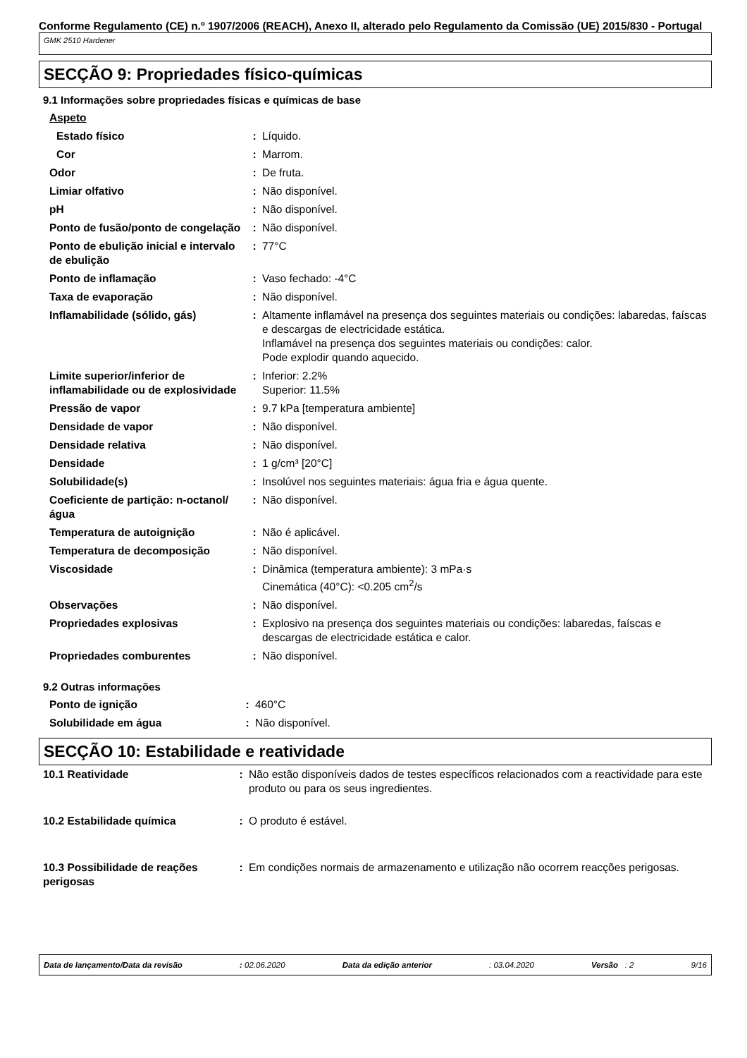Conforme Regulamento (CE) n.º 1907/2006 (REACH), Anexo II, alterado pelo Regulamento da Comissão (UE) 2015/830 - Portugal
GMK 2510 Hardener
SECÇÃO 9: Propriedades físico-químicas
9.1 Informações sobre propriedades físicas e químicas de base
| Aspeto | | |
| Estado físico | : | Líquido. |
| Cor | : | Marrom. |
| Odor | : | De fruta. |
| Limiar olfativo | : | Não disponível. |
| pH | : | Não disponível. |
| Ponto de fusão/ponto de congelação | : | Não disponível. |
| Ponto de ebulição inicial e intervalo de ebulição | : | 77°C |
| Ponto de inflamação | : | Vaso fechado: -4°C |
| Taxa de evaporação | : | Não disponível. |
| Inflamabilidade (sólido, gás) | : | Altamente inflamável na presença dos seguintes materiais ou condições: labaredas, faíscas e descargas de electricidade estática. Inflamável na presença dos seguintes materiais ou condições: calor. Pode explodir quando aquecido. |
| Limite superior/inferior de inflamabilidade ou de explosividade | : | Inferior: 2.2% Superior: 11.5% |
| Pressão de vapor | : | 9.7 kPa [temperatura ambiente] |
| Densidade de vapor | : | Não disponível. |
| Densidade relativa | : | Não disponível. |
| Densidade | : | 1 g/cm³ [20°C] |
| Solubilidade(s) | : | Insolúvel nos seguintes materiais: água fria e água quente. |
| Coeficiente de partição: n-octanol/água | : | Não disponível. |
| Temperatura de autoignição | : | Não é aplicável. |
| Temperatura de decomposição | : | Não disponível. |
| Viscosidade | : | Dinâmica (temperatura ambiente): 3 mPa·s Cinemática (40°C): <0.205 cm<sup>2</sup>/s |
| Observações | : | Não disponível. |
| Propriedades explosivas | : | Explosivo na presença dos seguintes materiais ou condições: labaredas, faíscas e descargas de electricidade estática e calor. |
| Propriedades comburentes | : | Não disponível. |
9.2 Outras informações
| Ponto de ignição | : | 460°C |
| Solubilidade em água | : | Não disponível. |
SECÇÃO 10: Estabilidade e reatividade
| 10.1 Reatividade | : | Não estão disponíveis dados de testes específicos relacionados com a reactividade para este produto ou para os seus ingredientes. |
| 10.2 Estabilidade química | : | O produto é estável. |
| 10.3 Possibilidade de reações perigosas | : | Em condições normais de armazenamento e utilização não ocorrem reacções perigosas. |
Data de lançamento/Data da revisão: 02.06.2020 Data da edição anterior: 03.04.2020 Versão : 2 9/16